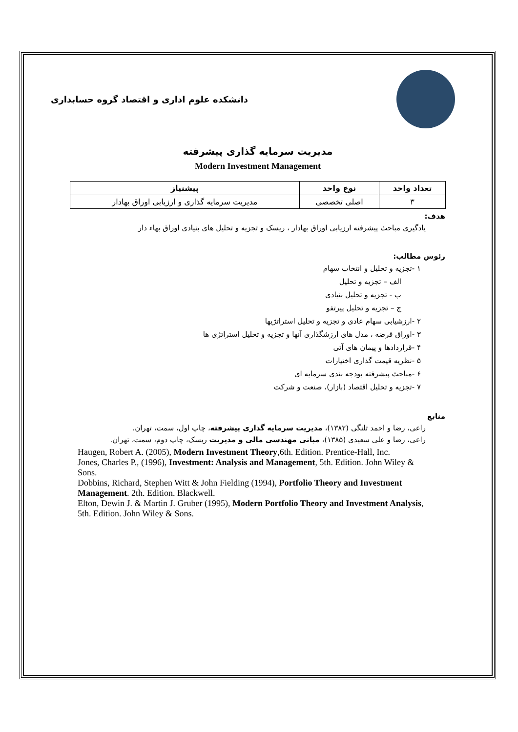دانشکده علوم اداری و اقتصاد گروه حسابداری
مدیریت سرمایه گذاری پیشرفته
Modern Investment Management
| تعداد واحد | نوع واحد | پیشنیاز |
| --- | --- | --- |
| ۳ | اصلی تخصصی | مدیریت سرمایه گذاری و ارزیابی اوراق بهادار |
هدف:
یادگیری مباحث پیشرفته ارزیابی اوراق بهادار ، ریسک و تجزیه و تحلیل های بنیادی اوراق بهاء دار
رئوس مطالب:
۱ -تجزیه و تحلیل و انتخاب سهام
الف – تجزیه و تحلیل
ب - تجزیه و تحلیل بنیادی
ج – تجزیه و تحلیل پیرتفو
۲ -ارزشیابی سهام عادی و تجزیه و تحلیل استراتژیها
۳ -اوراق قرضه ، مدل های ارزشگذاری آنها و تجزیه و تحلیل استراتژی ها
۴ -قراردادها و پیمان های آتی
۵ -نظریه قیمت گذاری اختیارات
۶ -مباحث پیشرفته بودجه بندی سرمایه ای
۷ -تجزیه و تحلیل اقتصاد (بازار)، صنعت و شرکت
منابع
راعی، رضا و احمد تلنگی (۱۳۸۲)، مدیریت سرمایه گذاری پیشرفته، چاپ اول، سمت، تهران.
راعی، رضا و علی سعیدی (۱۳۸۵)، مبانی مهندسی مالی و مدیریت ریسک، چاپ دوم، سمت، تهران.
Haugen, Robert A. (2005), Modern Investment Theory,6th. Edition. Prentice-Hall, Inc.
Jones, Charles P., (1996), Investment: Analysis and Management, 5th. Edition. John Wiley & Sons.
Dobbins, Richard, Stephen Witt & John Fielding (1994), Portfolio Theory and Investment Management. 2th. Edition. Blackwell.
Elton, Dewin J. & Martin J. Gruber (1995), Modern Portfolio Theory and Investment Analysis, 5th. Edition. John Wiley & Sons.